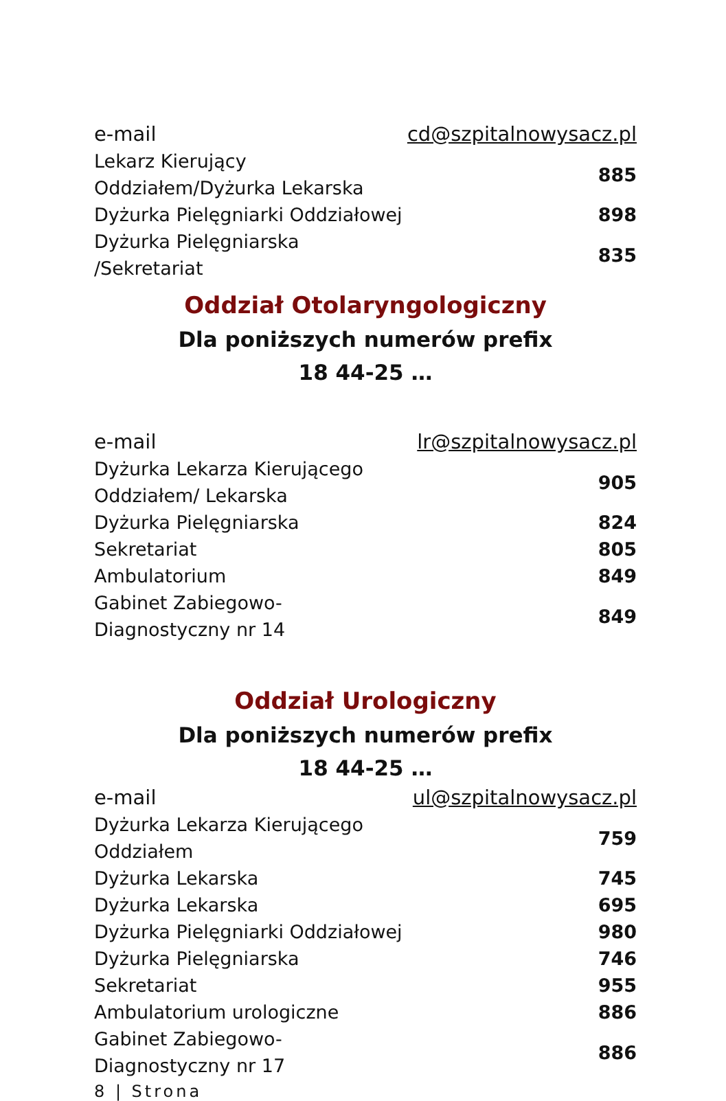| e-mail | cd@szpitalnowysacz.pl |
| Lekarz Kierujący Oddziałem/Dyżurka Lekarska | 885 |
| Dyżurka Pielęgniarki Oddziałowej | 898 |
| Dyżurka Pielęgniarska /Sekretariat | 835 |
Oddział Otolaryngologiczny
Dla poniższych numerów prefix
18 44-25 …
| e-mail | lr@szpitalnowysacz.pl |
| Dyżurka Lekarza Kierującego Oddziałem/ Lekarska | 905 |
| Dyżurka Pielęgniarska | 824 |
| Sekretariat | 805 |
| Ambulatorium | 849 |
| Gabinet Zabiegowo-Diagnostyczny nr 14 | 849 |
Oddział Urologiczny
Dla poniższych numerów prefix
18 44-25 …
| e-mail | ul@szpitalnowysacz.pl |
| Dyżurka Lekarza Kierującego Oddziałem | 759 |
| Dyżurka Lekarska | 745 |
| Dyżurka Lekarska | 695 |
| Dyżurka Pielęgniarki Oddziałowej | 980 |
| Dyżurka Pielęgniarska | 746 |
| Sekretariat | 955 |
| Ambulatorium urologiczne | 886 |
| Gabinet Zabiegowo-Diagnostyczny nr 17 | 886 |
8 | Strona